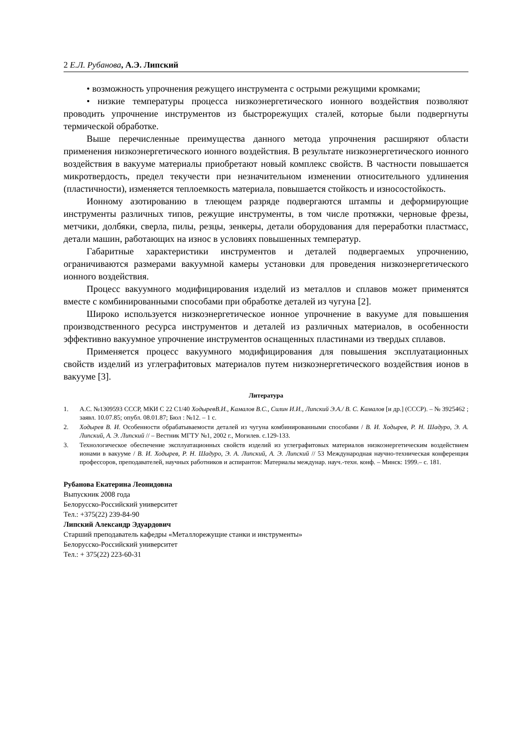2 Е.Л. Рубанова, А.Э. Липский
• возможность упрочнения режущего инструмента с острыми режущими кромками;
• низкие температуры процесса низкоэнергетического ионного воздействия позволяют проводить упрочнение инструментов из быстрорежущих сталей, которые были подвергнуты термической обработке.
Выше перечисленные преимущества данного метода упрочнения расширяют области применения низкоэнергетического ионного воздействия. В результате низкоэнергетического ионного воздействия в вакууме материалы приобретают новый комплекс свойств. В частности повышается микротвердость, предел текучести при незначительном изменении относительного удлинения (пластичности), изменяется теплоемкость материала, повышается стойкость и износостойкость.
Ионному азотированию в тлеющем разряде подвергаются штампы и деформирующие инструменты различных типов, режущие инструменты, в том числе протяжки, черновые фрезы, метчики, долбяки, сверла, пилы, резцы, зенкеры, детали оборудования для переработки пластмасс, детали машин, работающих на износ в условиях повышенных температур.
Габаритные характеристики инструментов и деталей подвергаемых упрочнению, ограничиваются размерами вакуумной камеры установки для проведения низкоэнергетического ионного воздействия.
Процесс вакуумного модифицирования изделий из металлов и сплавов может применятся вместе с комбинированными способами при обработке деталей из чугуна [2].
Широко используется низкоэнергетическое ионное упрочнение в вакууме для повышения производственного ресурса инструментов и деталей из различных материалов, в особенности эффективно вакуумное упрочнение инструментов оснащенных пластинами из твердых сплавов.
Применяется процесс вакуумного модифицирования для повышения эксплуатационных свойств изделий из углеграфитовых материалов путем низкоэнергетического воздействия ионов в вакууме [3].
Литература
1. А.С. №1309593 СССР, МКИ С 22 С1/40 ХодыревВ.И., Камалов В.С., Силин И.И., Липский Э.А./ В. С. Камалов [и др.] (СССР). – № 3925462 ; заявл. 10.07.85; опубл. 08.01.87; Бюл : №12. – 1 с.
2. Ходырев В. И. Особенности обрабатываемости деталей из чугуна комбинированными способами / В. И. Ходырев, Р. Н. Шадуро, Э. А. Липский, А. Э. Липский // – Вестник МГТУ №1, 2002 г., Могилев. с.129-133.
3. Технологическое обеспечение эксплуатационных свойств изделий из углеграфитовых материалов низкоэнергетическим воздействием ионами в вакууме / В. И. Ходырев, Р. Н. Шадуро, Э. А. Липский, А. Э. Липский // 53 Международная научно-техническая конференция профессоров, преподавателей, научных работников и аспирантов: Материалы междунар. науч.-техн. конф. – Минск: 1999.– с. 181.
Рубанова Екатерина Леонидовна
Выпускник 2008 года
Белорусско-Российский университет
Тел.: +375(22) 239-84-90
Липский Александр Эдуардович
Старший преподаватель кафедры «Металлорежущие станки и инструменты»
Белорусско-Российский университет
Тел.: + 375(22) 223-60-31